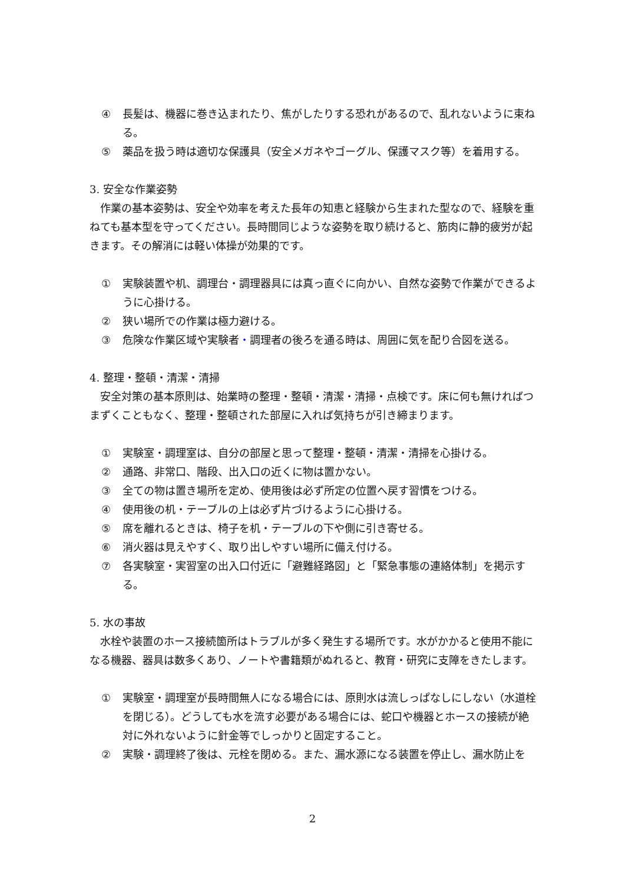④ 長髪は、機器に巻き込まれたり、焦がしたりする恐れがあるので、乱れないように束ねる。
⑤ 薬品を扱う時は適切な保護具（安全メガネやゴーグル、保護マスク等）を着用する。
3. 安全な作業姿勢
　作業の基本姿勢は、安全や効率を考えた長年の知恵と経験から生まれた型なので、経験を重ねても基本型を守ってください。長時間同じような姿勢を取り続けると、筋肉に静的疲労が起きます。その解消には軽い体操が効果的です。
① 実験装置や机、調理台・調理器具には真っ直ぐに向かい、自然な姿勢で作業ができるように心掛ける。
② 狭い場所での作業は極力避ける。
③ 危険な作業区域や実験者・調理者の後ろを通る時は、周囲に気を配り合図を送る。
4. 整理・整頓・清潔・清掃
　安全対策の基本原則は、始業時の整理・整頓・清潔・清掃・点検です。床に何も無ければつまずくこともなく、整理・整頓された部屋に入れば気持ちが引き締まります。
① 実験室・調理室は、自分の部屋と思って整理・整頓・清潔・清掃を心掛ける。
② 通路、非常口、階段、出入口の近くに物は置かない。
③ 全ての物は置き場所を定め、使用後は必ず所定の位置へ戻す習慣をつける。
④ 使用後の机・テーブルの上は必ず片づけるように心掛ける。
⑤ 席を離れるときは、椅子を机・テーブルの下や側に引き寄せる。
⑥ 消火器は見えやすく、取り出しやすい場所に備え付ける。
⑦ 各実験室・実習室の出入口付近に「避難経路図」と「緊急事態の連絡体制」を掲示する。
5. 水の事故
　水栓や装置のホース接続箇所はトラブルが多く発生する場所です。水がかかると使用不能になる機器、器具は数多くあり、ノートや書籍類がぬれると、教育・研究に支障をきたします。
① 実験室・調理室が長時間無人になる場合には、原則水は流しっぱなしにしない（水道栓を閉じる）。どうしても水を流す必要がある場合には、蛇口や機器とホースの接続が絶対に外れないように針金等でしっかりと固定すること。
② 実験・調理終了後は、元栓を閉める。また、漏水源になる装置を停止し、漏水防止を
2